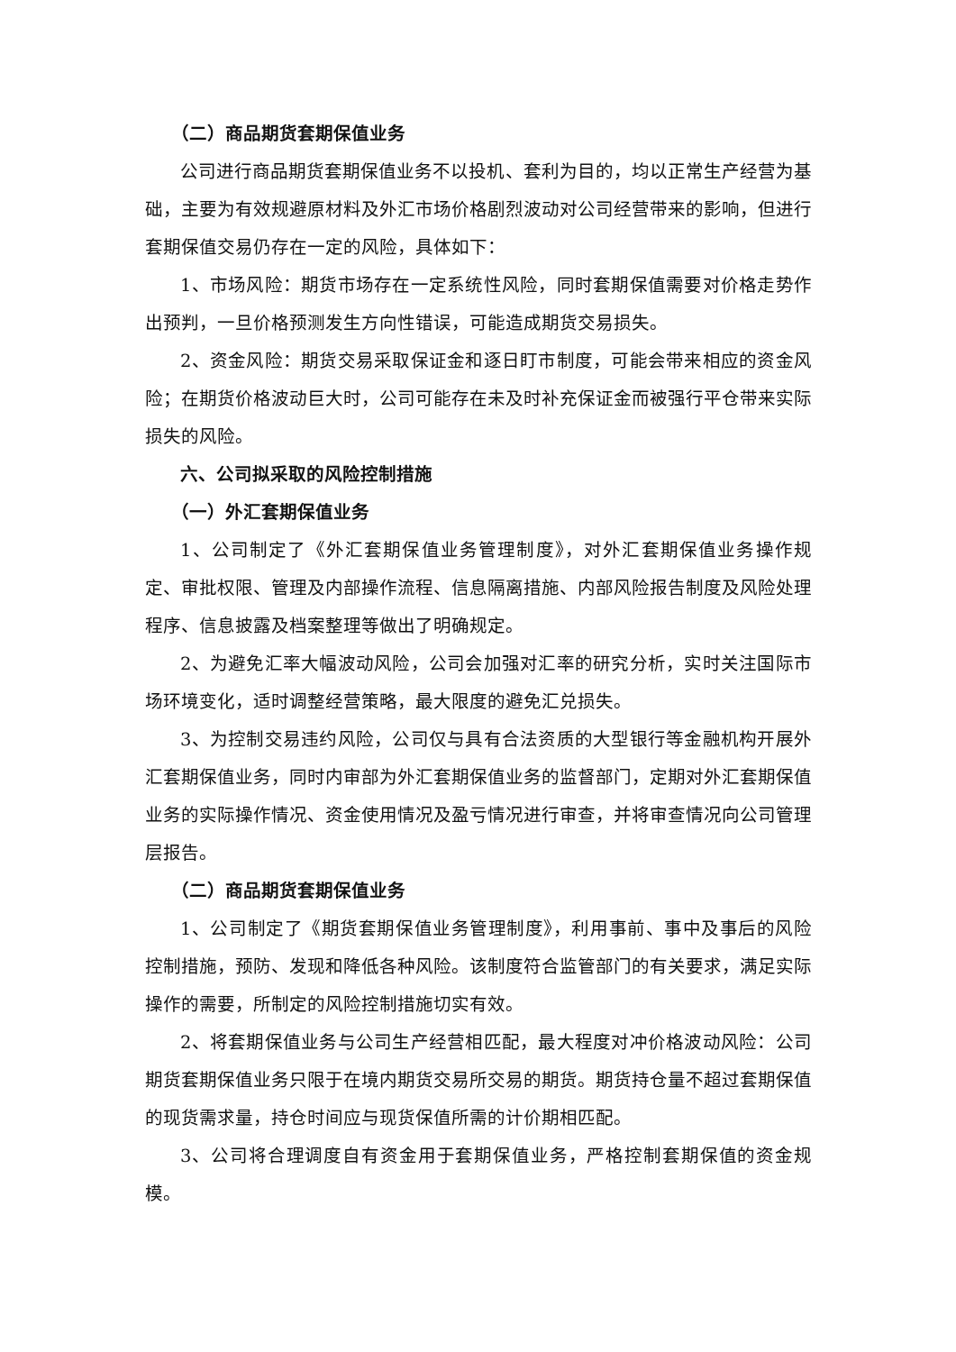（二）商品期货套期保值业务
公司进行商品期货套期保值业务不以投机、套利为目的，均以正常生产经营为基础，主要为有效规避原材料及外汇市场价格剧烈波动对公司经营带来的影响，但进行套期保值交易仍存在一定的风险，具体如下：
1、市场风险：期货市场存在一定系统性风险，同时套期保值需要对价格走势作出预判，一旦价格预测发生方向性错误，可能造成期货交易损失。
2、资金风险：期货交易采取保证金和逐日盯市制度，可能会带来相应的资金风险；在期货价格波动巨大时，公司可能存在未及时补充保证金而被强行平仓带来实际损失的风险。
六、公司拟采取的风险控制措施
（一）外汇套期保值业务
1、公司制定了《外汇套期保值业务管理制度》，对外汇套期保值业务操作规定、审批权限、管理及内部操作流程、信息隔离措施、内部风险报告制度及风险处理程序、信息披露及档案整理等做出了明确规定。
2、为避免汇率大幅波动风险，公司会加强对汇率的研究分析，实时关注国际市场环境变化，适时调整经营策略，最大限度的避免汇兑损失。
3、为控制交易违约风险，公司仅与具有合法资质的大型银行等金融机构开展外汇套期保值业务，同时内审部为外汇套期保值业务的监督部门，定期对外汇套期保值业务的实际操作情况、资金使用情况及盈亏情况进行审查，并将审查情况向公司管理层报告。
（二）商品期货套期保值业务
1、公司制定了《期货套期保值业务管理制度》，利用事前、事中及事后的风险控制措施，预防、发现和降低各种风险。该制度符合监管部门的有关要求，满足实际操作的需要，所制定的风险控制措施切实有效。
2、将套期保值业务与公司生产经营相匹配，最大程度对冲价格波动风险：公司期货套期保值业务只限于在境内期货交易所交易的期货。期货持仓量不超过套期保值的现货需求量，持仓时间应与现货保值所需的计价期相匹配。
3、公司将合理调度自有资金用于套期保值业务，严格控制套期保值的资金规模。